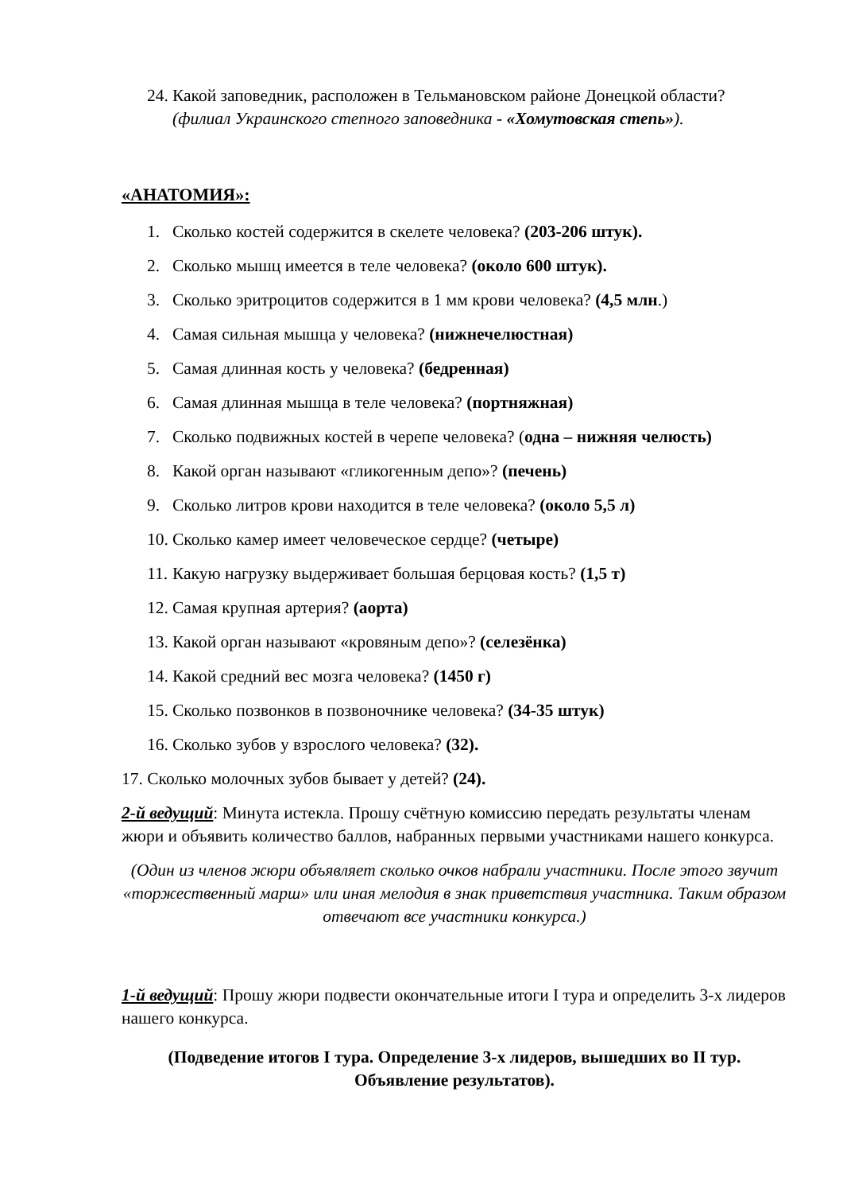24. Какой заповедник, расположен в Тельмановском районе Донецкой области? (филиал Украинского степного заповедника - «Хомутовская степь»).
«АНАТОМИЯ»:
1. Сколько костей содержится в скелете человека? (203-206 штук).
2. Сколько мышц имеется в теле человека? (около 600 штук).
3. Сколько эритроцитов содержится в 1 мм крови человека? (4,5 млн.)
4. Самая сильная мышца у человека? (нижнечелюстная)
5. Самая длинная кость у человека? (бедренная)
6. Самая длинная мышца в теле человека? (портняжная)
7. Сколько подвижных костей в черепе человека? (одна – нижняя челюсть)
8. Какой орган называют «гликогенным депо»? (печень)
9. Сколько литров крови находится в теле человека? (около 5,5 л)
10. Сколько камер имеет человеческое сердце? (четыре)
11. Какую нагрузку выдерживает большая берцовая кость? (1,5 т)
12. Самая крупная артерия? (аорта)
13. Какой орган называют «кровяным депо»? (селезёнка)
14. Какой средний вес мозга человека? (1450 г)
15. Сколько позвонков в позвоночнике человека? (34-35 штук)
16. Сколько зубов у взрослого человека? (32).
17. Сколько молочных зубов бывает у детей? (24).
2-й ведущий: Минута истекла. Прошу счётную комиссию передать результаты членам жюри и объявить количество баллов, набранных первыми участниками нашего конкурса.
(Один из членов жюри объявляет сколько очков набрали участники. После этого звучит «торжественный марш» или иная мелодия в знак приветствия участника. Таким образом отвечают все участники конкурса.)
1-й ведущий: Прошу жюри подвести окончательные итоги I тура и определить 3-х лидеров нашего конкурса.
(Подведение итогов I тура. Определение 3-х лидеров, вышедших во II тур. Объявление результатов).